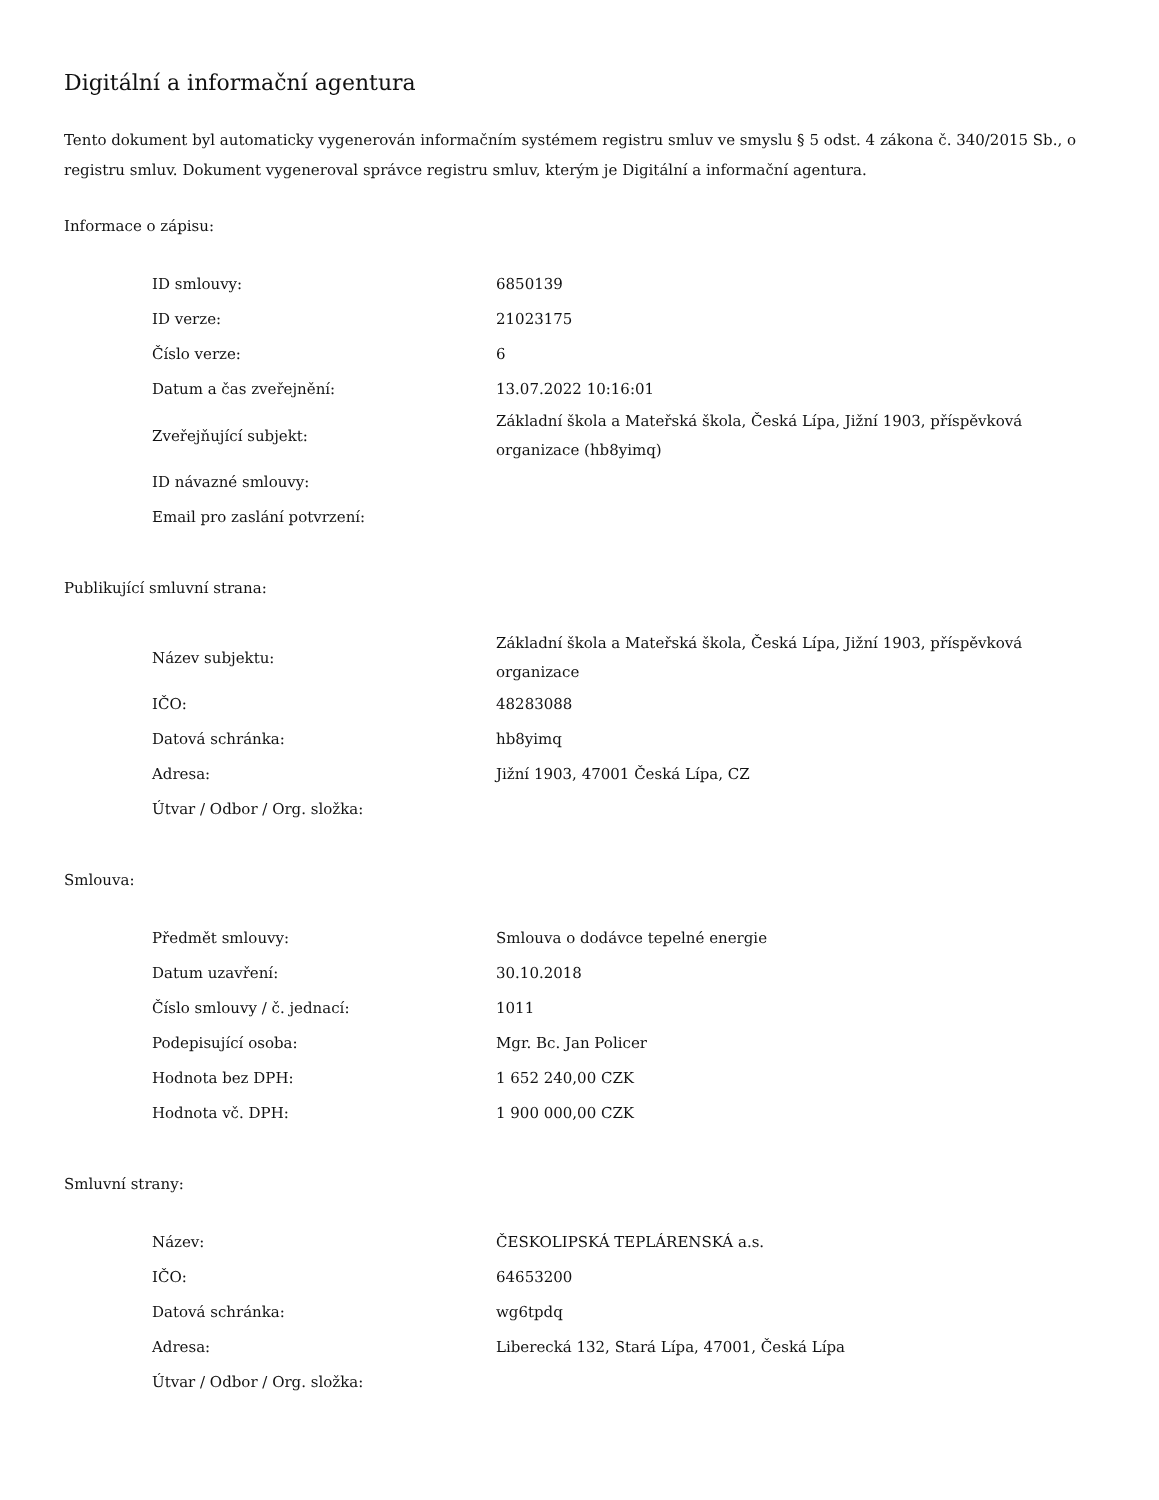Digitální a informační agentura
Tento dokument byl automaticky vygenerován informačním systémem registru smluv ve smyslu § 5 odst. 4 zákona č. 340/2015 Sb., o registru smluv. Dokument vygeneroval správce registru smluv, kterým je Digitální a informační agentura.
Informace o zápisu:
| ID smlouvy: | 6850139 |
| ID verze: | 21023175 |
| Číslo verze: | 6 |
| Datum a čas zveřejnění: | 13.07.2022 10:16:01 |
| Zveřejňující subjekt: | Základní škola a Mateřská škola, Česká Lípa, Jižní 1903, příspěvková organizace (hb8yimq) |
| ID návazné smlouvy: | |
| Email pro zaslání potvrzení: | |
Publikující smluvní strana:
| Název subjektu: | Základní škola a Mateřská škola, Česká Lípa, Jižní 1903, příspěvková organizace |
| IČO: | 48283088 |
| Datová schránka: | hb8yimq |
| Adresa: | Jižní 1903, 47001 Česká Lípa, CZ |
| Útvar / Odbor / Org. složka: | |
Smlouva:
| Předmět smlouvy: | Smlouva o dodávce tepelné energie |
| Datum uzavření: | 30.10.2018 |
| Číslo smlouvy / č. jednací: | 1011 |
| Podepisující osoba: | Mgr. Bc. Jan Policer |
| Hodnota bez DPH: | 1 652 240,00 CZK |
| Hodnota vč. DPH: | 1 900 000,00 CZK |
Smluvní strany:
| Název: | ČESKOLIPSKÁ TEPLÁRENSKÁ a.s. |
| IČO: | 64653200 |
| Datová schránka: | wg6tpdq |
| Adresa: | Liberecká 132, Stará Lípa, 47001, Česká Lípa |
| Útvar / Odbor / Org. složka: | |